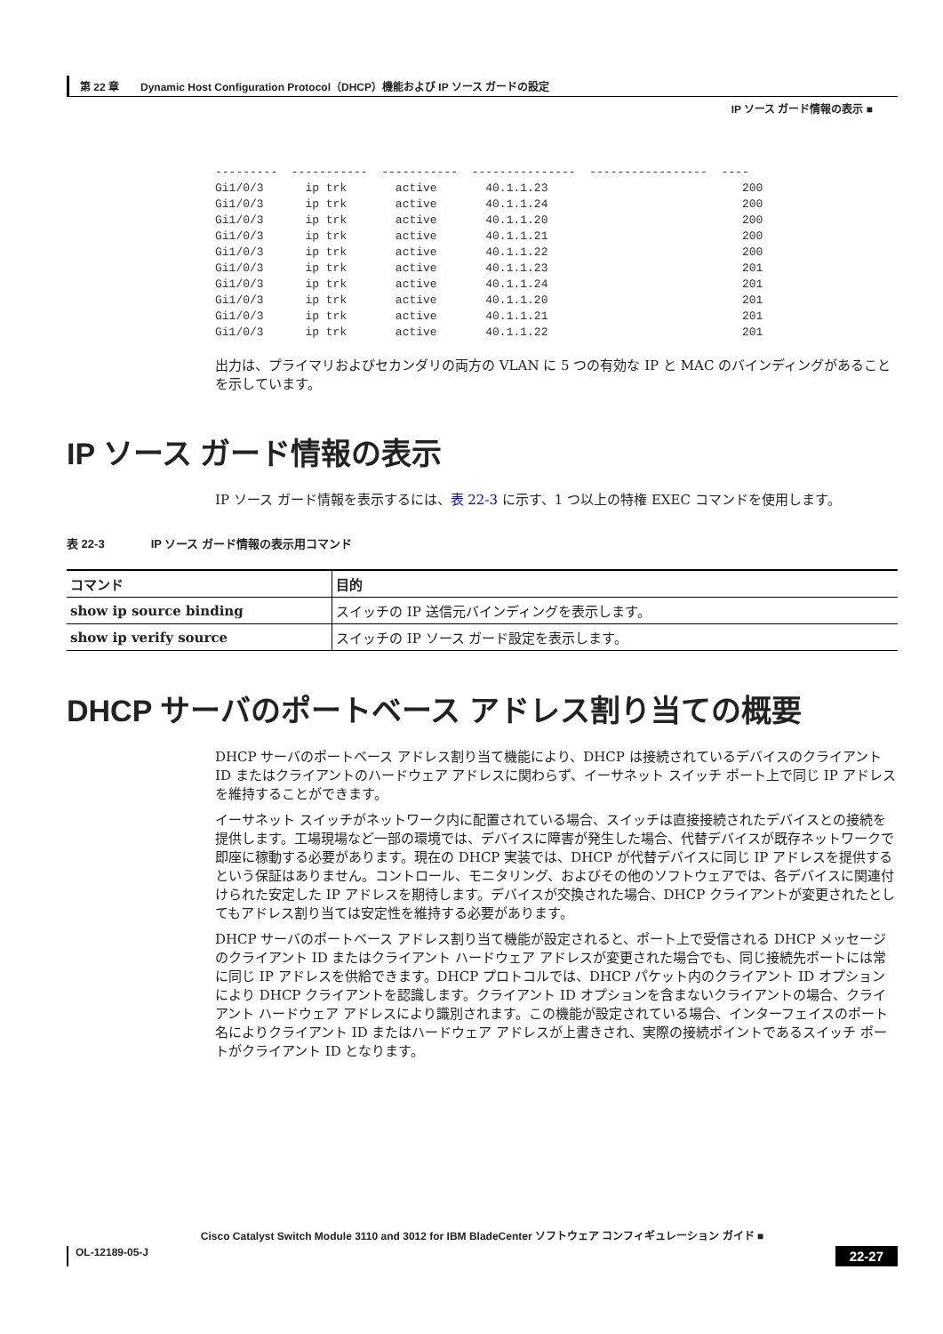第 22 章　　Dynamic Host Configuration Protocol（DHCP）機能および IP ソース ガードの設定
IP ソース ガード情報の表示 ■
---------  -----------  -----------  ---------------  -----------------  ----
Gi1/0/3      ip trk       active       40.1.1.23                            200
Gi1/0/3      ip trk       active       40.1.1.24                            200
Gi1/0/3      ip trk       active       40.1.1.20                            200
Gi1/0/3      ip trk       active       40.1.1.21                            200
Gi1/0/3      ip trk       active       40.1.1.22                            200
Gi1/0/3      ip trk       active       40.1.1.23                            201
Gi1/0/3      ip trk       active       40.1.1.24                            201
Gi1/0/3      ip trk       active       40.1.1.20                            201
Gi1/0/3      ip trk       active       40.1.1.21                            201
Gi1/0/3      ip trk       active       40.1.1.22                            201
出力は、プライマリおよびセカンダリの両方の VLAN に 5 つの有効な IP と MAC のバインディングがあることを示しています。
IP ソース ガード情報の表示
IP ソース ガード情報を表示するには、表 22-3 に示す、1 つ以上の特権 EXEC コマンドを使用します。
表 22-3　　　　IP ソース ガード情報の表示用コマンド
| コマンド | 目的 |
| --- | --- |
| show ip source binding | スイッチの IP 送信元バインディングを表示します。 |
| show ip verify source | スイッチの IP ソース ガード設定を表示します。 |
DHCP サーバのポートベース アドレス割り当ての概要
DHCP サーバのポートベース アドレス割り当て機能により、DHCP は接続されているデバイスのクライアント ID またはクライアントのハードウェア アドレスに関わらず、イーサネット スイッチ ポート上で同じ IP アドレスを維持することができます。
イーサネット スイッチがネットワーク内に配置されている場合、スイッチは直接接続されたデバイスとの接続を提供します。工場現場など一部の環境では、デバイスに障害が発生した場合、代替デバイスが既存ネットワークで即座に稼動する必要があります。現在の DHCP 実装では、DHCP が代替デバイスに同じ IP アドレスを提供するという保証はありません。コントロール、モニタリング、およびその他のソフトウェアでは、各デバイスに関連付けられた安定した IP アドレスを期待します。デバイスが交換された場合、DHCP クライアントが変更されたとしてもアドレス割り当ては安定性を維持する必要があります。
DHCP サーバのポートベース アドレス割り当て機能が設定されると、ポート上で受信される DHCP メッセージのクライアント ID またはクライアント ハードウェア アドレスが変更された場合でも、同じ接続先ポートには常に同じ IP アドレスを供給できます。DHCP プロトコルでは、DHCP パケット内のクライアント ID オプションにより DHCP クライアントを認識します。クライアント ID オプションを含まないクライアントの場合、クライアント ハードウェア アドレスにより識別されます。この機能が設定されている場合、インターフェイスのポート名によりクライアント ID またはハードウェア アドレスが上書きされ、実際の接続ポイントであるスイッチ ポートがクライアント ID となります。
Cisco Catalyst Switch Module 3110 and 3012 for IBM BladeCenter ソフトウェア コンフィギュレーション ガイド ■
OL-12189-05-J 22-27